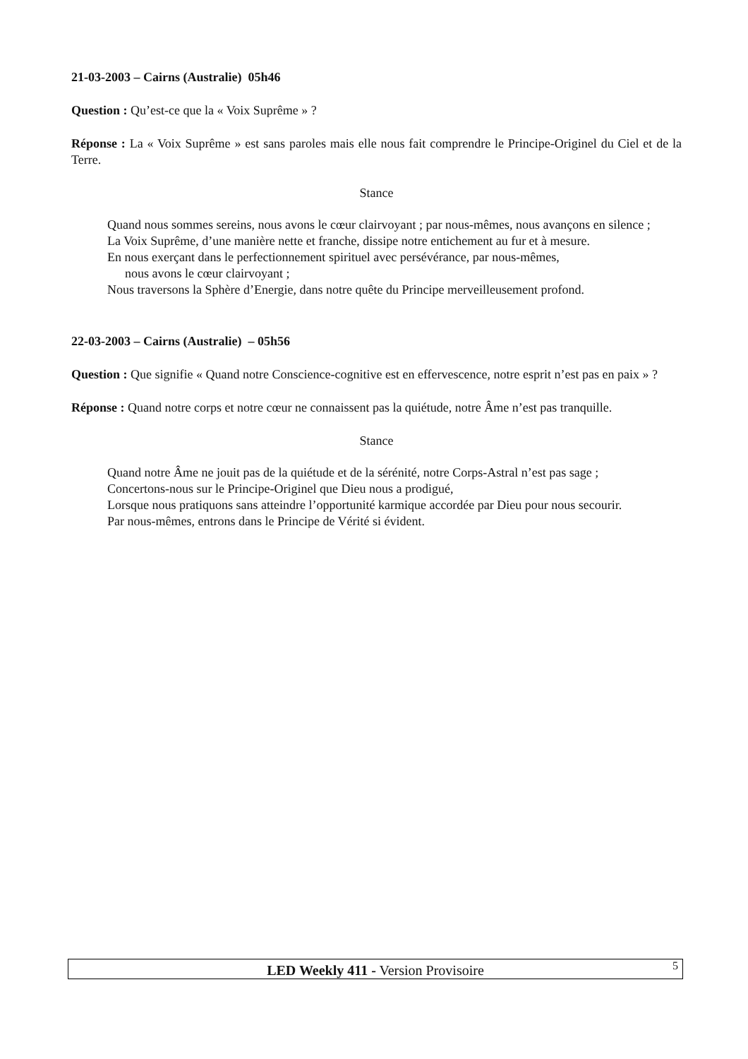21-03-2003 – Cairns (Australie) 05h46
Question : Qu’est-ce que la « Voix Suprême » ?
Réponse : La « Voix Suprême » est sans paroles mais elle nous fait comprendre le Principe-Originel du Ciel et de la Terre.
Stance
Quand nous sommes sereins, nous avons le cœur clairvoyant ; par nous-mêmes, nous avançons en silence ;
La Voix Suprême, d’une manière nette et franche, dissipe notre entichement au fur et à mesure.
En nous exerçant dans le perfectionnement spirituel avec persévérance, par nous-mêmes,
nous avons le cœur clairvoyant ;
Nous traversons la Sphère d’Energie, dans notre quête du Principe merveilleusement profond.
22-03-2003 – Cairns (Australie) – 05h56
Question : Que signifie « Quand notre Conscience-cognitive est en effervescence, notre esprit n’est pas en paix » ?
Réponse : Quand notre corps et notre cœur ne connaissent pas la quiétude, notre Âme n’est pas tranquille.
Stance
Quand notre Âme ne jouit pas de la quiétude et de la sérénité, notre Corps-Astral n’est pas sage ;
Concertons-nous sur le Principe-Originel que Dieu nous a prodigué,
Lorsque nous pratiquons sans atteindre l’opportunité karmique accordée par Dieu pour nous secourir.
Par nous-mêmes, entrons dans le Principe de Vérité si évident.
LED Weekly 411 - Version Provisoire 5